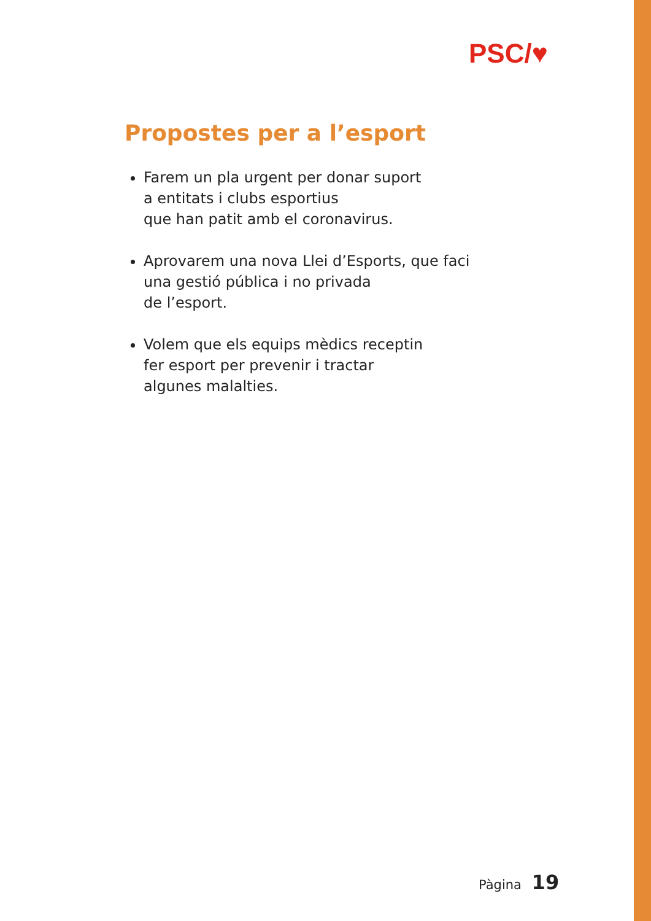PSC/♥
Propostes per a l’esport
Farem un pla urgent per donar suport
a entitats i clubs esportius
que han patit amb el coronavirus.
Aprovarem una nova Llei d’Esports, que faci
una gestió pública i no privada
de l’esport.
Volem que els equips mèdics receptin
fer esport per prevenir i tractar
algunes malalties.
Pàgina 19